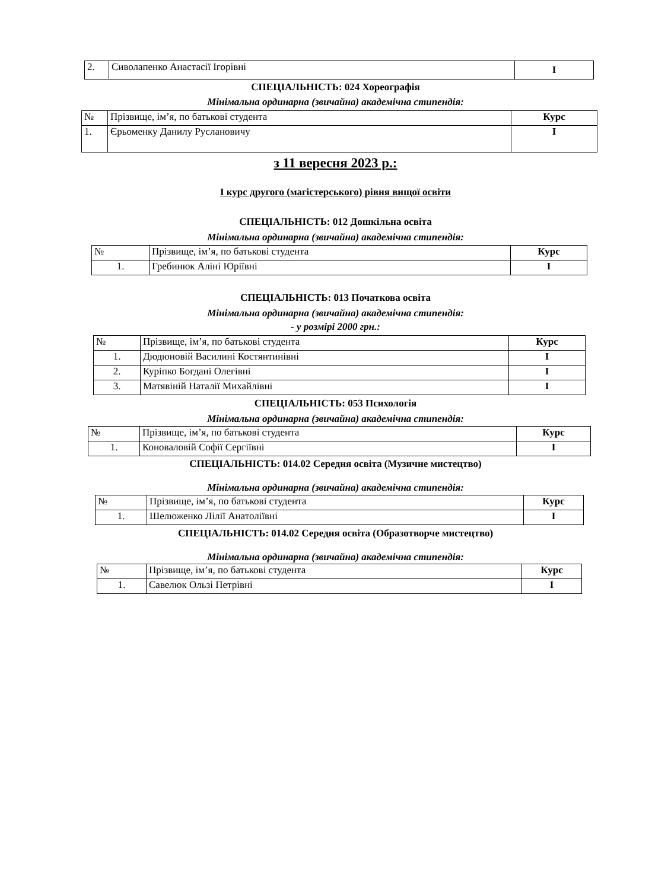| 2. | Сиволапенко Анастасії Ігорівні | I |
СПЕЦІАЛЬНІСТЬ: 024 Хореографія
Мінімальна ординарна (звичайна) академічна стипендія:
| № | Прізвище, ім’я, по батькові студента | Курс |
| 1. | Єрьоменку Данилу Руслановичу | I |
з 11 вересня 2023 р.:
I курс другого (магістерського) рівня вищої освіти
СПЕЦІАЛЬНІСТЬ: 012 Дошкільна освіта
Мінімальна ординарна (звичайна) академічна стипендія:
| № | Прізвище, ім’я, по батькові студента | Курс |
| 1. | Гребинюк Аліні Юріївні | I |
СПЕЦІАЛЬНІСТЬ: 013 Початкова освіта
Мінімальна ординарна (звичайна) академічна стипендія:
- у розмірі 2000 грн.:
| № | Прізвище, ім’я, по батькові студента | Курс |
| 1. | Дюдюновій Василині Костянтинівні | I |
| 2. | Куріпко Богдані Олегівні | I |
| 3. | Матявіній Наталії Михайлівні | I |
СПЕЦІАЛЬНІСТЬ: 053 Психологія
Мінімальна ординарна (звичайна) академічна стипендія:
| № | Прізвище, ім’я, по батькові студента | Курс |
| 1. | Коноваловій Софії Сергіївні | I |
СПЕЦІАЛЬНІСТЬ: 014.02 Середня освіта (Музичне мистецтво)
Мінімальна ординарна (звичайна) академічна стипендія:
| № | Прізвище, ім’я, по батькові студента | Курс |
| 1. | Шелюженко Лілії Анатоліївні | I |
СПЕЦІАЛЬНІСТЬ: 014.02 Середня освіта (Образотворче мистецтво)
Мінімальна ординарна (звичайна) академічна стипендія:
| № | Прізвище, ім’я, по батькові студента | Курс |
| 1. | Савелюк Ользі Петрівні | I |